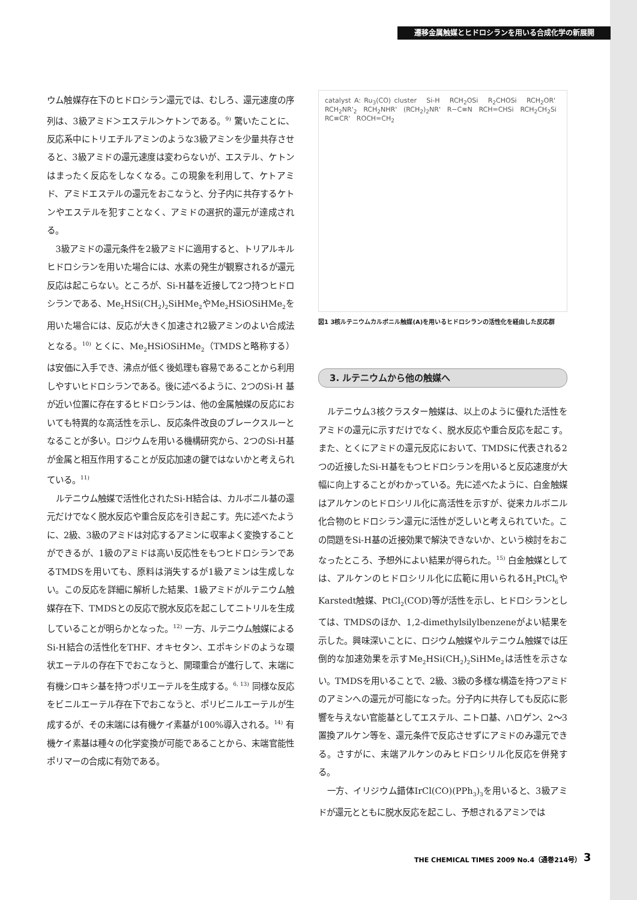遷移金属触媒とヒドロシランを用いる合成化学の新展開
ウム触媒存在下のヒドロシラン還元では、むしろ、還元速度の序列は、3級アミド＞エステル＞ケトンである。<sup>9)</sup> 驚いたことに、反応系中にトリエチルアミンのような3級アミンを少量共存させると、3級アミドの還元速度は変わらないが、エステル、ケトンはまったく反応をしなくなる。この現象を利用して、ケトアミド、アミドエステルの還元をおこなうと、分子内に共存するケトンやエステルを犯すことなく、アミドの選択的還元が達成される。
3級アミドの還元条件を2級アミドに適用すると、トリアルキルヒドロシランを用いた場合には、水素の発生が観察されるが還元反応は起こらない。ところが、Si-H基を近接して2つ持つヒドロシランである、Me<sub>2</sub>HSi(CH<sub>2</sub>)<sub>2</sub>SiHMe<sub>2</sub>やMe<sub>2</sub>HSiOSiHMe<sub>2</sub>を用いた場合には、反応が大きく加速され2級アミンのよい合成法となる。<sup>10)</sup> とくに、Me<sub>2</sub>HSiOSiHMe<sub>2</sub>（TMDSと略称する）は安価に入手でき、沸点が低く後処理も容易であることから利用しやすいヒドロシランである。後に述べるように、2つのSi-H 基が近い位置に存在するヒドロシランは、他の金属触媒の反応においても特異的な高活性を示し、反応条件改良のブレークスルーとなることが多い。ロジウムを用いる機構研究から、2つのSi-H基が金属と相互作用することが反応加速の鍵ではないかと考えられている。<sup>11)</sup>
ルテニウム触媒で活性化されたSi-H結合は、カルボニル基の還元だけでなく脱水反応や重合反応を引き起こす。先に述べたように、2級、3級のアミドは対応するアミンに収率よく変換することができるが、1級のアミドは高い反応性をもつヒドロシランであるTMDSを用いても、原料は消失するが1級アミンは生成しない。この反応を詳細に解析した結果、1級アミドがルテニウム触媒存在下、TMDSとの反応で脱水反応を起こしてニトリルを生成していることが明らかとなった。<sup>12)</sup> 一方、ルテニウム触媒によるSi-H結合の活性化をTHF、オキセタン、エポキシドのような環状エーテルの存在下でおこなうと、開環重合が進行して、末端に有機シロキシ基を持つポリエーテルを生成する。<sup>6, 13)</sup> 同様な反応をビニルエーテル存在下でおこなうと、ポリビニルエーテルが生成するが、その末端には有機ケイ素基が100%導入される。<sup>14)</sup> 有機ケイ素基は種々の化学変換が可能であることから、末端官能性ポリマーの合成に有効である。
catalyst A: Ru<sub>3</sub>(CO) cluster Si-H RCH<sub>2</sub>OSi R<sub>2</sub>CHOSi RCH<sub>2</sub>OR' RCH<sub>2</sub>NR'<sub>2</sub> RCH<sub>2</sub>NHR' (RCH<sub>2</sub>)<sub>2</sub>NR' R−C≡N RCH=CHSi RCH<sub>2</sub>CH<sub>2</sub>Si RC≡CR' ROCH=CH<sub>2</sub>
図1 3核ルテニウムカルボニル触媒(A)を用いるヒドロシランの活性化を経由した反応群
3. ルテニウムから他の触媒へ
ルテニウム3核クラスター触媒は、以上のように優れた活性をアミドの還元に示すだけでなく、脱水反応や重合反応を起こす。また、とくにアミドの還元反応において、TMDSに代表される2つの近接したSi-H基をもつヒドロシランを用いると反応速度が大幅に向上することがわかっている。先に述べたように、白金触媒はアルケンのヒドロシリル化に高活性を示すが、従来カルボニル化合物のヒドロシラン還元に活性が乏しいと考えられていた。この問題をSi-H基の近接効果で解決できないか、という検討をおこなったところ、予想外によい結果が得られた。<sup>15)</sup> 白金触媒としては、アルケンのヒドロシリル化に広範に用いられるH<sub>2</sub>PtCl<sub>6</sub>やKarstedt触媒、PtCl<sub>2</sub>(COD)等が活性を示し、ヒドロシランとしては、TMDSのほか、1,2-dimethylsilylbenzeneがよい結果を示した。興味深いことに、ロジウム触媒やルテニウム触媒では圧倒的な加速効果を示すMe<sub>2</sub>HSi(CH<sub>2</sub>)<sub>2</sub>SiHMe<sub>2</sub>は活性を示さない。TMDSを用いることで、2級、3級の多様な構造を持つアミドのアミンへの還元が可能になった。分子内に共存しても反応に影響を与えない官能基としてエステル、ニトロ基、ハロゲン、2～3置換アルケン等を、還元条件で反応させずにアミドのみ還元できる。さすがに、末端アルケンのみヒドロシリル化反応を併発する。
一方、イリジウム錯体IrCl(CO)(PPh<sub>3</sub>)<sub>3</sub>を用いると、3級アミドが還元とともに脱水反応を起こし、予想されるアミンでは
THE CHEMICAL TIMES 2009 No.4（通巻214号）
3